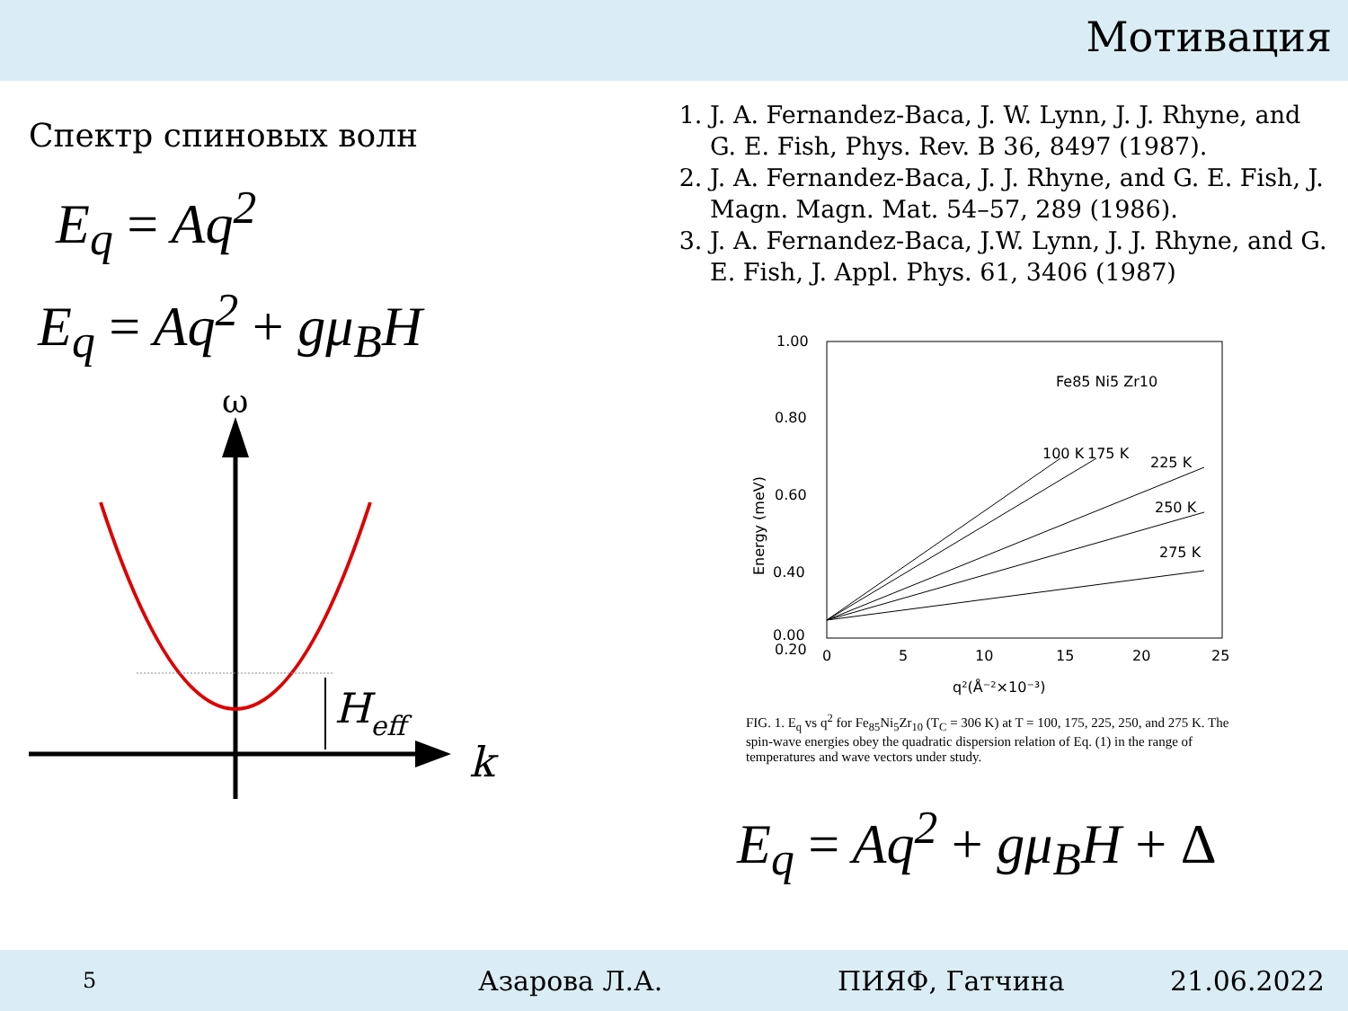Мотивация
Спектр спиновых волн
E<sub>q</sub> = Aq<sup>2</sup>
E<sub>q</sub> = Aq<sup>2</sup> + gμ<sub>B</sub>H
ω
k
Heff
1. J. A. Fernandez-Baca, J. W. Lynn, J. J. Rhyne, and G. E. Fish, Phys. Rev. B 36, 8497 (1987).
2. J. A. Fernandez-Baca, J. J. Rhyne, and G. E. Fish, J. Magn. Magn. Mat. 54–57, 289 (1986).
3. J. A. Fernandez-Baca, J.W. Lynn, J. J. Rhyne, and G. E. Fish, J. Appl. Phys. 61, 3406 (1987)
1.00
0.80
0.60
0.40
0.20
0.00
0
5
10
15
20
25
q²(Å⁻²×10⁻³)
Energy (meV)
Fe85 Ni5 Zr10
100 K
175 K
225 K
250 K
275 K
FIG. 1. E<sub>q</sub> vs q<sup>2</sup> for Fe<sub>85</sub>Ni<sub>5</sub>Zr<sub>10</sub> (T<sub>C</sub> = 306 K) at T = 100, 175, 225, 250, and 275 K. The spin-wave energies obey the quadratic dispersion relation of Eq. (1) in the range of temperatures and wave vectors under study.
E<sub>q</sub> = Aq<sup>2</sup> + gμ<sub>B</sub>H + Δ
5 Азарова Л.А. ПИЯФ, Гатчина 21.06.2022